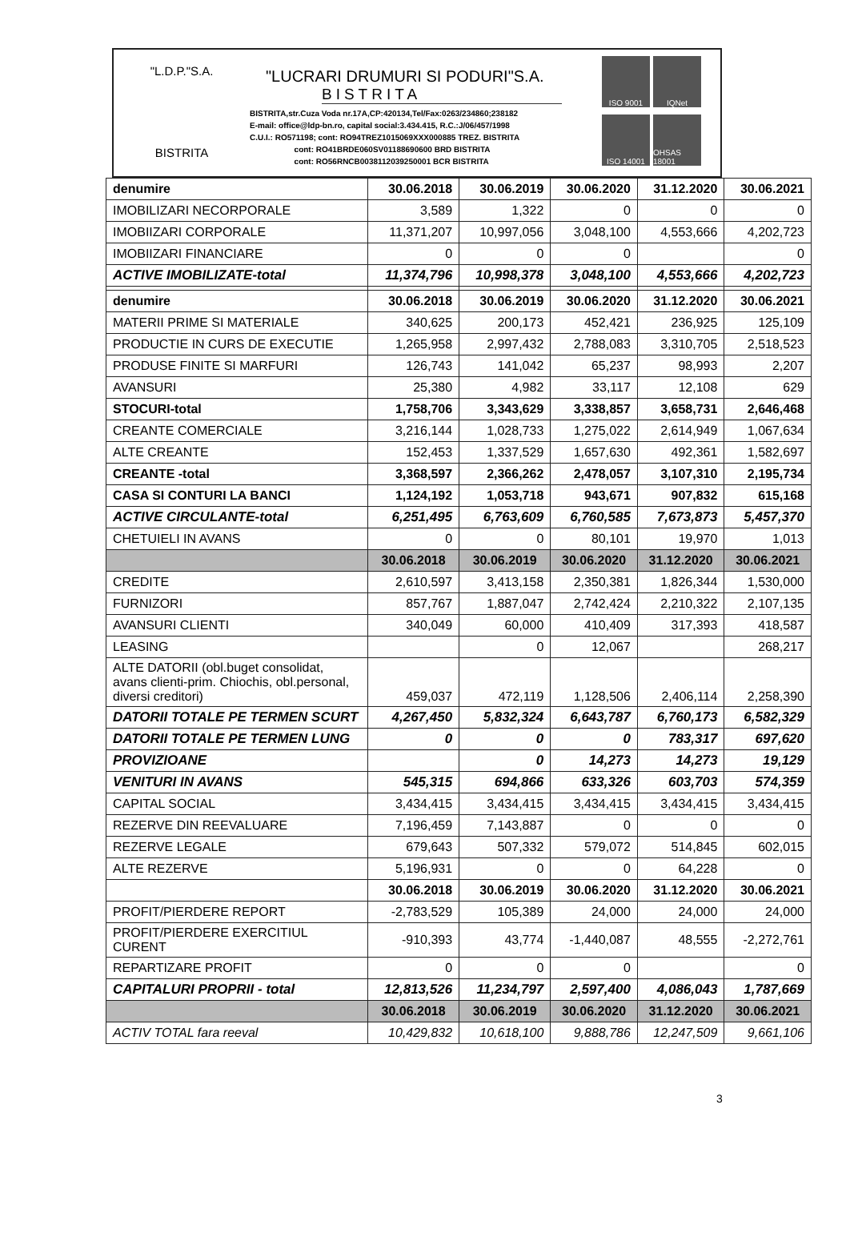"L.D.P."S.A.
BISTRITA
"LUCRARI DRUMURI SI PODURI"S.A.
BISTRITA
BISTRITA,str.Cuza Voda nr.17A,CP:420134,Tel/Fax:0263/234860;238182
E-mail: office@ldp-bn.ro, capital social:3.434.415, R.C.:J/06/457/1998
C.U.I.: RO571198; cont: RO94TREZ1015069XXX000885 TREZ. BISTRITA
cont: RO41BRDE060SV01188690600 BRD BISTRITA
cont: RO56RNCB0038112039250001 BCR BISTRITA
ISO 9001
IQNet
ISO 14001
OHSAS 18001
| denumire | 30.06.2018 | 30.06.2019 | 30.06.2020 | 31.12.2020 | 30.06.2021 |
| IMOBILIZARI NECORPORALE | 3,589 | 1,322 | 0 | 0 | 0 |
| IMOBIIZARI CORPORALE | 11,371,207 | 10,997,056 | 3,048,100 | 4,553,666 | 4,202,723 |
| IMOBIIZARI FINANCIARE | 0 | 0 | 0 | | 0 |
| ACTIVE IMOBILIZATE-total | 11,374,796 | 10,998,378 | 3,048,100 | 4,553,666 | 4,202,723 |
| denumire | 30.06.2018 | 30.06.2019 | 30.06.2020 | 31.12.2020 | 30.06.2021 |
| MATERII PRIME SI MATERIALE | 340,625 | 200,173 | 452,421 | 236,925 | 125,109 |
| PRODUCTIE IN CURS DE EXECUTIE | 1,265,958 | 2,997,432 | 2,788,083 | 3,310,705 | 2,518,523 |
| PRODUSE FINITE SI MARFURI | 126,743 | 141,042 | 65,237 | 98,993 | 2,207 |
| AVANSURI | 25,380 | 4,982 | 33,117 | 12,108 | 629 |
| STOCURI-total | 1,758,706 | 3,343,629 | 3,338,857 | 3,658,731 | 2,646,468 |
| CREANTE COMERCIALE | 3,216,144 | 1,028,733 | 1,275,022 | 2,614,949 | 1,067,634 |
| ALTE CREANTE | 152,453 | 1,337,529 | 1,657,630 | 492,361 | 1,582,697 |
| CREANTE -total | 3,368,597 | 2,366,262 | 2,478,057 | 3,107,310 | 2,195,734 |
| CASA SI CONTURI LA BANCI | 1,124,192 | 1,053,718 | 943,671 | 907,832 | 615,168 |
| ACTIVE CIRCULANTE-total | 6,251,495 | 6,763,609 | 6,760,585 | 7,673,873 | 5,457,370 |
| CHETUIELI IN AVANS | 0 | 0 | 80,101 | 19,970 | 1,013 |
| | 30.06.2018 | 30.06.2019 | 30.06.2020 | 31.12.2020 | 30.06.2021 |
| CREDITE | 2,610,597 | 3,413,158 | 2,350,381 | 1,826,344 | 1,530,000 |
| FURNIZORI | 857,767 | 1,887,047 | 2,742,424 | 2,210,322 | 2,107,135 |
| AVANSURI CLIENTI | 340,049 | 60,000 | 410,409 | 317,393 | 418,587 |
| LEASING | | 0 | 12,067 | | 268,217 |
| ALTE DATORII (obl.buget consolidat, avans clienti-prim. Chiochis, obl.personal, diversi creditori) | 459,037 | 472,119 | 1,128,506 | 2,406,114 | 2,258,390 |
| DATORII TOTALE PE TERMEN SCURT | 4,267,450 | 5,832,324 | 6,643,787 | 6,760,173 | 6,582,329 |
| DATORII TOTALE PE TERMEN LUNG | 0 | 0 | 0 | 783,317 | 697,620 |
| PROVIZIOANE | | 0 | 14,273 | 14,273 | 19,129 |
| VENITURI IN AVANS | 545,315 | 694,866 | 633,326 | 603,703 | 574,359 |
| CAPITAL SOCIAL | 3,434,415 | 3,434,415 | 3,434,415 | 3,434,415 | 3,434,415 |
| REZERVE DIN REEVALUARE | 7,196,459 | 7,143,887 | 0 | 0 | 0 |
| REZERVE LEGALE | 679,643 | 507,332 | 579,072 | 514,845 | 602,015 |
| ALTE REZERVE | 5,196,931 | 0 | 0 | 64,228 | 0 |
| | 30.06.2018 | 30.06.2019 | 30.06.2020 | 31.12.2020 | 30.06.2021 |
| PROFIT/PIERDERE REPORT | -2,783,529 | 105,389 | 24,000 | 24,000 | 24,000 |
| PROFIT/PIERDERE EXERCITIUL CURENT | -910,393 | 43,774 | -1,440,087 | 48,555 | -2,272,761 |
| REPARTIZARE PROFIT | 0 | 0 | 0 | | 0 |
| CAPITALURI PROPRII - total | 12,813,526 | 11,234,797 | 2,597,400 | 4,086,043 | 1,787,669 |
| | 30.06.2018 | 30.06.2019 | 30.06.2020 | 31.12.2020 | 30.06.2021 |
| ACTIV TOTAL fara reeval | 10,429,832 | 10,618,100 | 9,888,786 | 12,247,509 | 9,661,106 |
3